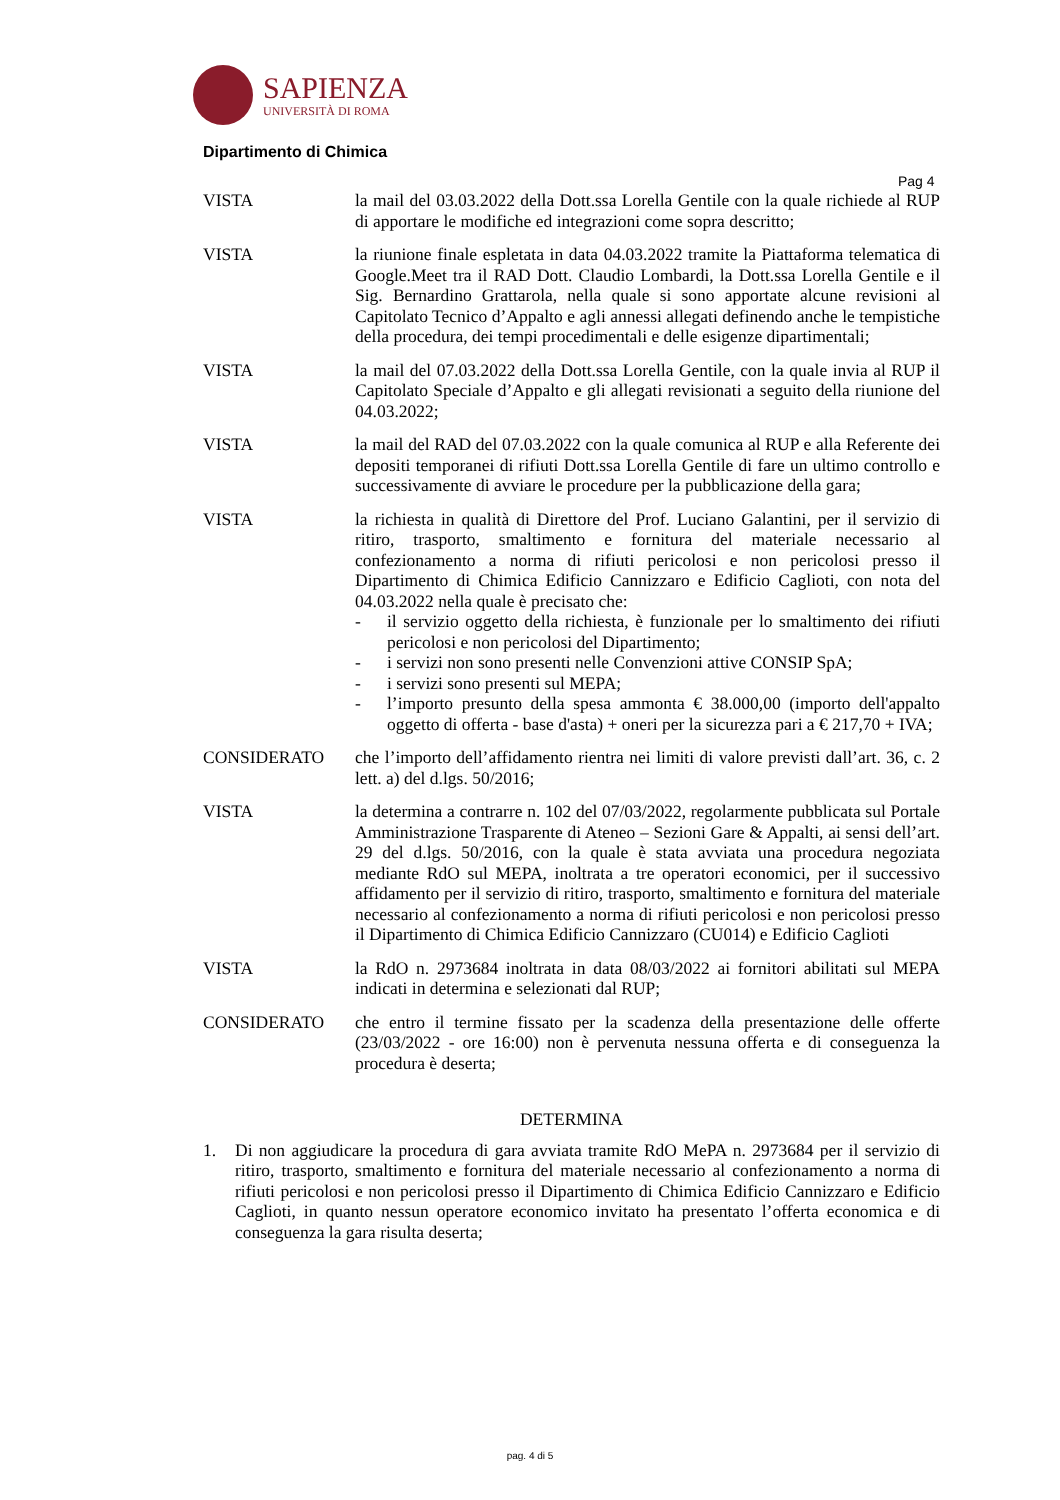SAPIENZA
UNIVERSITÀ DI ROMA
Dipartimento di Chimica
Pag 4
VISTA la mail del 03.03.2022 della Dott.ssa Lorella Gentile con la quale richiede al RUP di apportare le modifiche ed integrazioni come sopra descritto;
VISTA la riunione finale espletata in data 04.03.2022 tramite la Piattaforma telematica di Google.Meet tra il RAD Dott. Claudio Lombardi, la Dott.ssa Lorella Gentile e il Sig. Bernardino Grattarola, nella quale si sono apportate alcune revisioni al Capitolato Tecnico d’Appalto e agli annessi allegati definendo anche le tempistiche della procedura, dei tempi procedimentali e delle esigenze dipartimentali;
VISTA la mail del 07.03.2022 della Dott.ssa Lorella Gentile, con la quale invia al RUP il Capitolato Speciale d’Appalto e gli allegati revisionati a seguito della riunione del 04.03.2022;
VISTA la mail del RAD del 07.03.2022 con la quale comunica al RUP e alla Referente dei depositi temporanei di rifiuti Dott.ssa Lorella Gentile di fare un ultimo controllo e successivamente di avviare le procedure per la pubblicazione della gara;
VISTA la richiesta in qualità di Direttore del Prof. Luciano Galantini, per il servizio di ritiro, trasporto, smaltimento e fornitura del materiale necessario al confezionamento a norma di rifiuti pericolosi e non pericolosi presso il Dipartimento di Chimica Edificio Cannizzaro e Edificio Caglioti, con nota del 04.03.2022 nella quale è precisato che:
- il servizio oggetto della richiesta, è funzionale per lo smaltimento dei rifiuti pericolosi e non pericolosi del Dipartimento;
- i servizi non sono presenti nelle Convenzioni attive CONSIP SpA;
- i servizi sono presenti sul MEPA;
- l’importo presunto della spesa ammonta € 38.000,00 (importo dell'appalto oggetto di offerta - base d'asta) + oneri per la sicurezza pari a € 217,70 + IVA;
CONSIDERATO che l’importo dell’affidamento rientra nei limiti di valore previsti dall’art. 36, c. 2 lett. a) del d.lgs. 50/2016;
VISTA la determina a contrarre n. 102 del 07/03/2022, regolarmente pubblicata sul Portale Amministrazione Trasparente di Ateneo – Sezioni Gare & Appalti, ai sensi dell’art. 29 del d.lgs. 50/2016, con la quale è stata avviata una procedura negoziata mediante RdO sul MEPA, inoltrata a tre operatori economici, per il successivo affidamento per il servizio di ritiro, trasporto, smaltimento e fornitura del materiale necessario al confezionamento a norma di rifiuti pericolosi e non pericolosi presso il Dipartimento di Chimica Edificio Cannizzaro (CU014) e Edificio Caglioti
VISTA la RdO n. 2973684 inoltrata in data 08/03/2022 ai fornitori abilitati sul MEPA indicati in determina e selezionati dal RUP;
CONSIDERATO che entro il termine fissato per la scadenza della presentazione delle offerte (23/03/2022 - ore 16:00) non è pervenuta nessuna offerta e di conseguenza la procedura è deserta;
DETERMINA
1. Di non aggiudicare la procedura di gara avviata tramite RdO MePA n. 2973684 per il servizio di ritiro, trasporto, smaltimento e fornitura del materiale necessario al confezionamento a norma di rifiuti pericolosi e non pericolosi presso il Dipartimento di Chimica Edificio Cannizzaro e Edificio Caglioti, in quanto nessun operatore economico invitato ha presentato l’offerta economica e di conseguenza la gara risulta deserta;
pag. 4 di 5